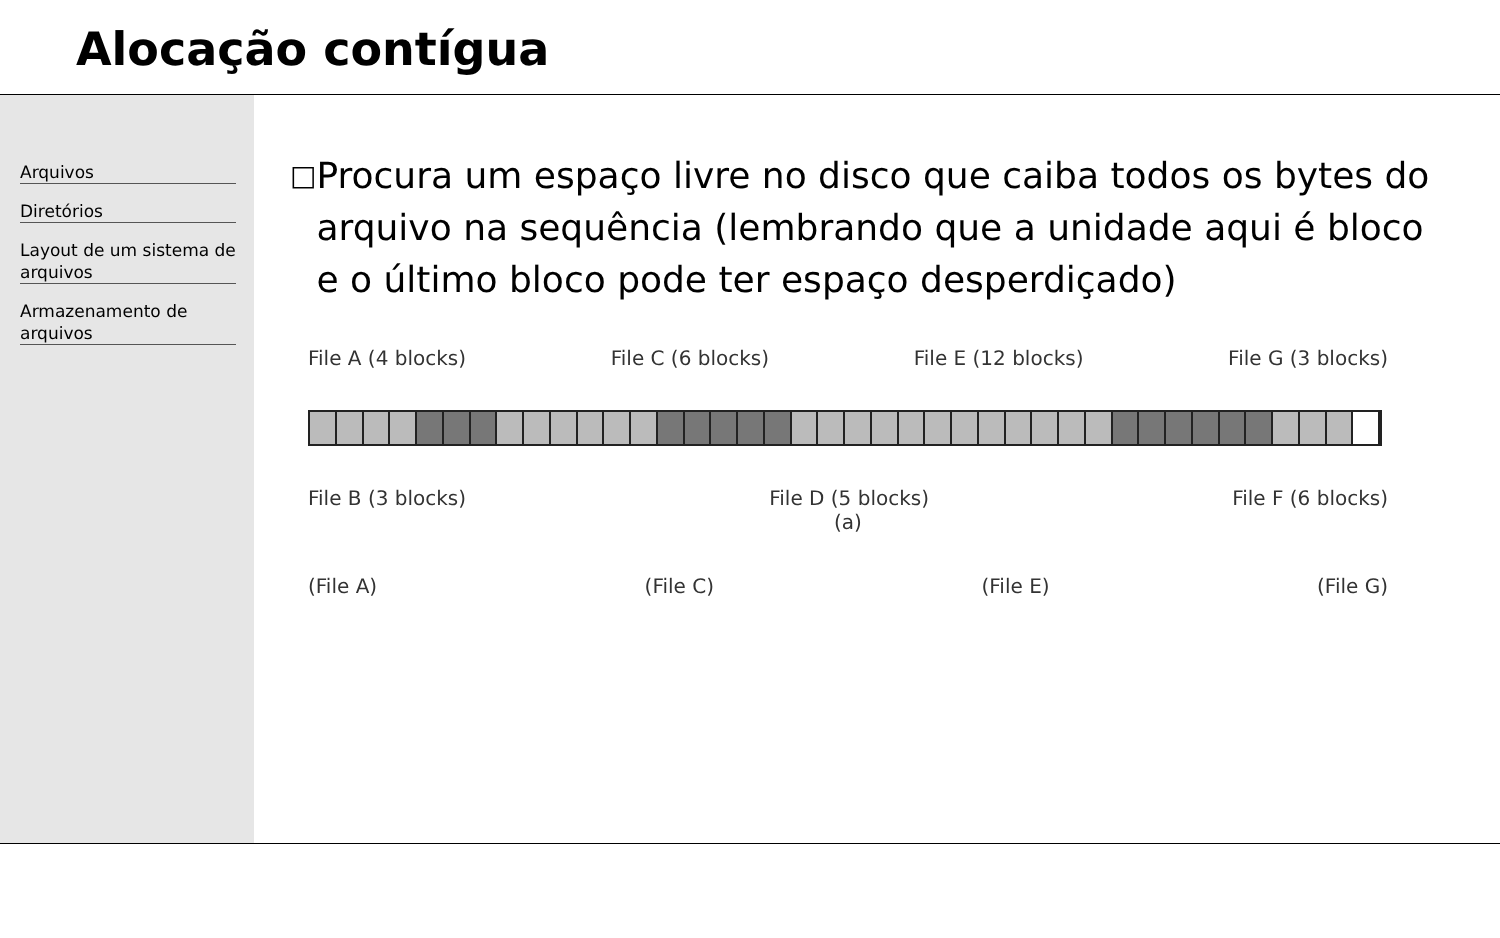Alocação contígua
Arquivos
Diretórios
Layout de um sistema de arquivos
Armazenamento de arquivos
□ Procura um espaço livre no disco que caiba todos os bytes do arquivo na sequência (lembrando que a unidade aqui é bloco e o último bloco pode ter espaço desperdiçado)
File A (4 blocks) File C (6 blocks) File E (12 blocks) File G (3 blocks)
File B (3 blocks) File D (5 blocks) File F (6 blocks)
(a)
(File A) (File C) (File E) (File G)